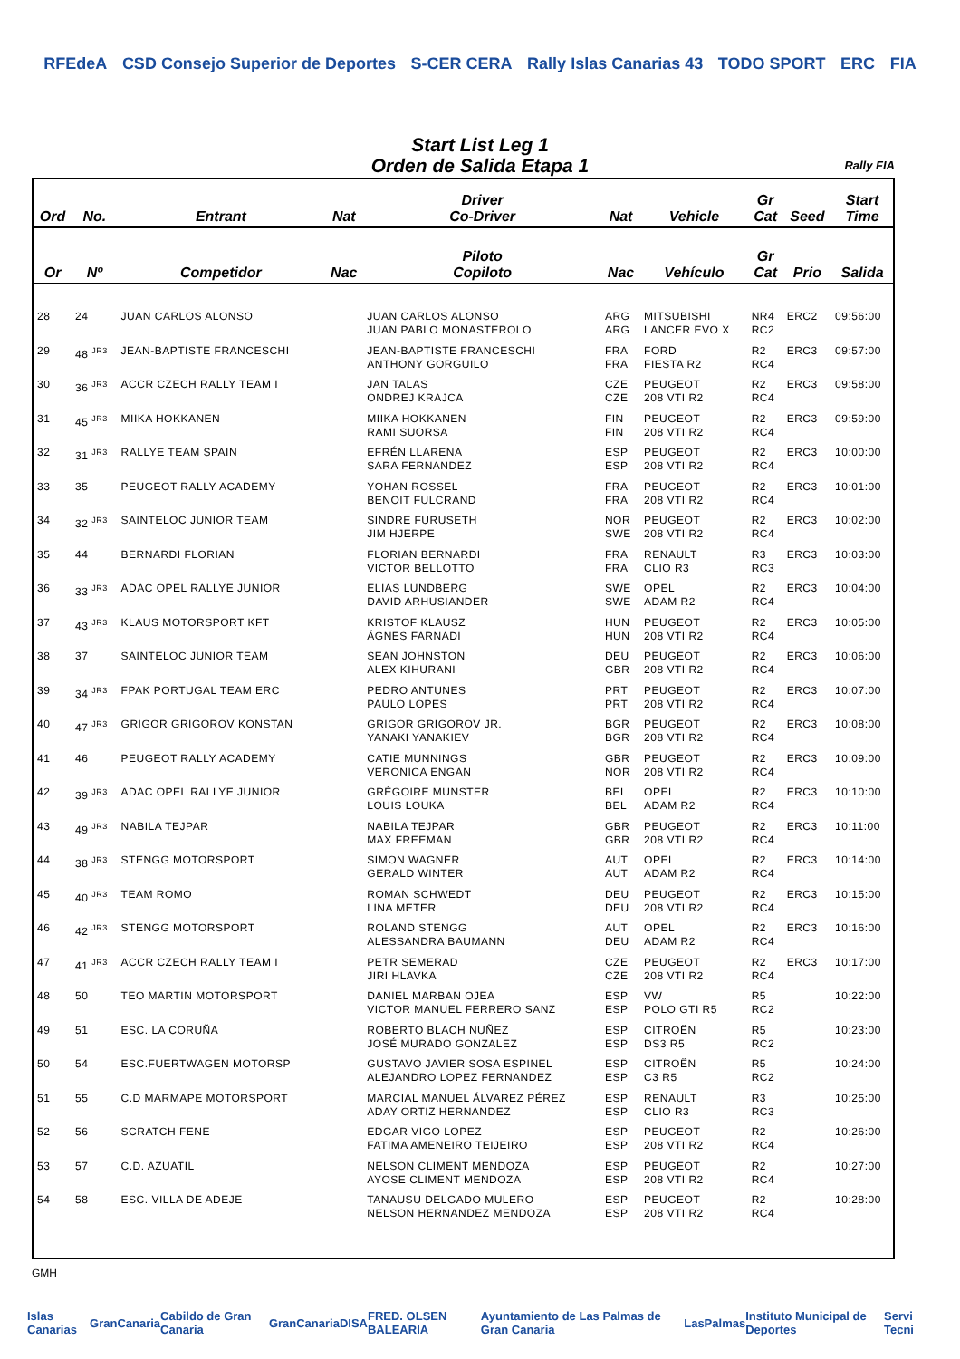RFEdeA CSD Consejo Superior de Deportes S-CER CERA Rally Islas Canarias 43 TODO SPORT ERC FIA
Start List Leg 1
Orden de Salida Etapa 1
Rally FIA
| Ord | No. | Entrant | Nat | Driver Co-Driver | Nat | Vehicle | Gr Cat | Seed | Start Time |
| --- | --- | --- | --- | --- | --- | --- | --- | --- | --- |
| Or | Nº | Competidor | Nac | Piloto Copiloto | Nac | Vehículo | Gr Cat | Prio | Salida |
| 28 | 24 | JUAN CARLOS ALONSO | | JUAN CARLOS ALONSO JUAN PABLO MONASTEROLO | ARG ARG | MITSUBISHI LANCER EVO X | NR4 RC2 | ERC2 | 09:56:00 |
| 29 | 48 <sup>JR3</sup> | JEAN-BAPTISTE FRANCESCHI | | JEAN-BAPTISTE FRANCESCHI ANTHONY GORGUILO | FRA FRA | FORD FIESTA R2 | R2 RC4 | ERC3 | 09:57:00 |
| 30 | 36 <sup>JR3</sup> | ACCR CZECH RALLY TEAM I | | JAN TALAS ONDREJ KRAJCA | CZE CZE | PEUGEOT 208 VTI R2 | R2 RC4 | ERC3 | 09:58:00 |
| 31 | 45 <sup>JR3</sup> | MIIKA HOKKANEN | | MIIKA HOKKANEN RAMI SUORSA | FIN FIN | PEUGEOT 208 VTI R2 | R2 RC4 | ERC3 | 09:59:00 |
| 32 | 31 <sup>JR3</sup> | RALLYE TEAM SPAIN | | EFRÉN LLARENA SARA FERNANDEZ | ESP ESP | PEUGEOT 208 VTI R2 | R2 RC4 | ERC3 | 10:00:00 |
| 33 | 35 | PEUGEOT RALLY ACADEMY | | YOHAN ROSSEL BENOIT FULCRAND | FRA FRA | PEUGEOT 208 VTI R2 | R2 RC4 | ERC3 | 10:01:00 |
| 34 | 32 <sup>JR3</sup> | SAINTELOC JUNIOR TEAM | | SINDRE FURUSETH JIM HJERPE | NOR SWE | PEUGEOT 208 VTI R2 | R2 RC4 | ERC3 | 10:02:00 |
| 35 | 44 | BERNARDI FLORIAN | | FLORIAN BERNARDI VICTOR BELLOTTO | FRA FRA | RENAULT CLIO R3 | R3 RC3 | ERC3 | 10:03:00 |
| 36 | 33 <sup>JR3</sup> | ADAC OPEL RALLYE JUNIOR | | ELIAS LUNDBERG DAVID ARHUSIANDER | SWE SWE | OPEL ADAM R2 | R2 RC4 | ERC3 | 10:04:00 |
| 37 | 43 <sup>JR3</sup> | KLAUS MOTORSPORT KFT | | KRISTOF KLAUSZ ÁGNES FARNADI | HUN HUN | PEUGEOT 208 VTI R2 | R2 RC4 | ERC3 | 10:05:00 |
| 38 | 37 | SAINTELOC JUNIOR TEAM | | SEAN JOHNSTON ALEX KIHURANI | DEU GBR | PEUGEOT 208 VTI R2 | R2 RC4 | ERC3 | 10:06:00 |
| 39 | 34 <sup>JR3</sup> | FPAK PORTUGAL TEAM ERC | | PEDRO ANTUNES PAULO LOPES | PRT PRT | PEUGEOT 208 VTI R2 | R2 RC4 | ERC3 | 10:07:00 |
| 40 | 47 <sup>JR3</sup> | GRIGOR GRIGOROV KONSTAN | | GRIGOR GRIGOROV JR. YANAKI YANAKIEV | BGR BGR | PEUGEOT 208 VTI R2 | R2 RC4 | ERC3 | 10:08:00 |
| 41 | 46 | PEUGEOT RALLY ACADEMY | | CATIE MUNNINGS VERONICA ENGAN | GBR NOR | PEUGEOT 208 VTI R2 | R2 RC4 | ERC3 | 10:09:00 |
| 42 | 39 <sup>JR3</sup> | ADAC OPEL RALLYE JUNIOR | | GRÉGOIRE MUNSTER LOUIS LOUKA | BEL BEL | OPEL ADAM R2 | R2 RC4 | ERC3 | 10:10:00 |
| 43 | 49 <sup>JR3</sup> | NABILA TEJPAR | | NABILA TEJPAR MAX FREEMAN | GBR GBR | PEUGEOT 208 VTI R2 | R2 RC4 | ERC3 | 10:11:00 |
| 44 | 38 <sup>JR3</sup> | STENGG MOTORSPORT | | SIMON WAGNER GERALD WINTER | AUT AUT | OPEL ADAM R2 | R2 RC4 | ERC3 | 10:14:00 |
| 45 | 40 <sup>JR3</sup> | TEAM ROMO | | ROMAN SCHWEDT LINA METER | DEU DEU | PEUGEOT 208 VTI R2 | R2 RC4 | ERC3 | 10:15:00 |
| 46 | 42 <sup>JR3</sup> | STENGG MOTORSPORT | | ROLAND STENGG ALESSANDRA BAUMANN | AUT DEU | OPEL ADAM R2 | R2 RC4 | ERC3 | 10:16:00 |
| 47 | 41 <sup>JR3</sup> | ACCR CZECH RALLY TEAM I | | PETR SEMERAD JIRI HLAVKA | CZE CZE | PEUGEOT 208 VTI R2 | R2 RC4 | ERC3 | 10:17:00 |
| 48 | 50 | TEO MARTIN MOTORSPORT | | DANIEL MARBAN OJEA VICTOR MANUEL FERRERO SANZ | ESP ESP | VW POLO GTI R5 | R5 RC2 | | 10:22:00 |
| 49 | 51 | ESC. LA CORUÑA | | ROBERTO BLACH NUÑEZ JOSÉ MURADO GONZALEZ | ESP ESP | CITROËN DS3 R5 | R5 RC2 | | 10:23:00 |
| 50 | 54 | ESC.FUERTWAGEN MOTORSP | | GUSTAVO JAVIER SOSA ESPINEL ALEJANDRO LOPEZ FERNANDEZ | ESP ESP | CITROËN C3 R5 | R5 RC2 | | 10:24:00 |
| 51 | 55 | C.D MARMAPE MOTORSPORT | | MARCIAL MANUEL ÁLVAREZ PÉREZ ADAY ORTIZ HERNANDEZ | ESP ESP | RENAULT CLIO R3 | R3 RC3 | | 10:25:00 |
| 52 | 56 | SCRATCH FENE | | EDGAR VIGO LOPEZ FATIMA AMENEIRO TEIJEIRO | ESP ESP | PEUGEOT 208 VTI R2 | R2 RC4 | | 10:26:00 |
| 53 | 57 | C.D. AZUATIL | | NELSON CLIMENT MENDOZA AYOSE CLIMENT MENDOZA | ESP ESP | PEUGEOT 208 VTI R2 | R2 RC4 | | 10:27:00 |
| 54 | 58 | ESC. VILLA DE ADEJE | | TANAUSU DELGADO MULERO NELSON HERNANDEZ MENDOZA | ESP ESP | PEUGEOT 208 VTI R2 | R2 RC4 | | 10:28:00 |
GMH
Islas Canarias GranCanaria Cabildo de Gran Canaria GranCanaria DISA FRED. OLSEN BALEARIA Ayuntamiento de Las Palmas de Gran Canaria LasPalmas Instituto Municipal de Deportes Servi Tecni